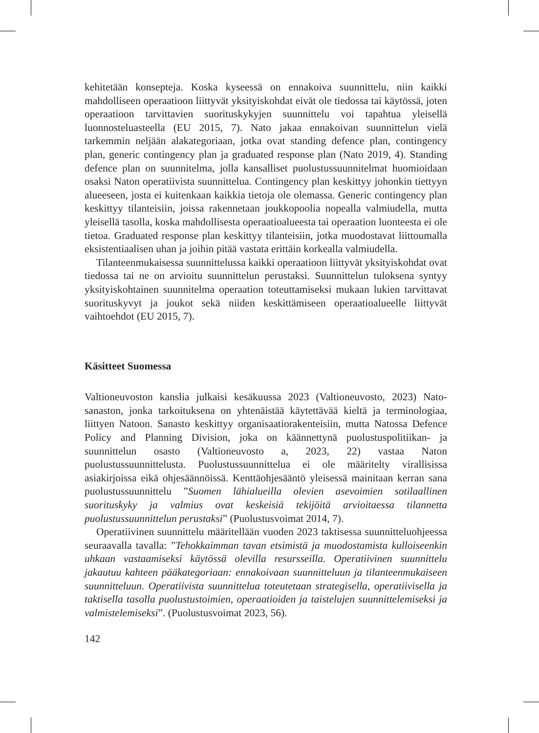kehitetään konsepteja. Koska kyseessä on ennakoiva suunnittelu, niin kaikki mahdolliseen operaatioon liittyvät yksityiskohdat eivät ole tiedossa tai käytössä, joten operaatioon tarvittavien suorituskykyjen suunnittelu voi tapahtua yleisellä luonnosteluasteella (EU 2015, 7). Nato jakaa ennakoivan suunnittelun vielä tarkemmin neljään alakategoriaan, jotka ovat standing defence plan, contingency plan, generic contingency plan ja graduated response plan (Nato 2019, 4). Standing defence plan on suunnitelma, jolla kansalliset puolustussuunnitelmat huomioidaan osaksi Naton operatiivista suunnittelua. Contingency plan keskittyy johonkin tiettyyn alueeseen, josta ei kuitenkaan kaikkia tietoja ole olemassa. Generic contingency plan keskittyy tilanteisiin, joissa rakennetaan joukkopoolia nopealla valmiudella, mutta yleisellä tasolla, koska mahdollisesta operaatioalueesta tai operaation luonteesta ei ole tietoa. Graduated response plan keskittyy tilanteisiin, jotka muodostavat liittoumalla eksistentiaalisen uhan ja joihin pitää vastata erittäin korkealla valmiudella.
Tilanteenmukaisessa suunnittelussa kaikki operaatioon liittyvät yksityiskohdat ovat tiedossa tai ne on arvioitu suunnittelun perustaksi. Suunnittelun tuloksena syntyy yksityiskohtainen suunnitelma operaation toteuttamiseksi mukaan lukien tarvittavat suorituskyvyt ja joukot sekä niiden keskittämiseen operaatioalueelle liittyvät vaihtoehdot (EU 2015, 7).
Käsitteet Suomessa
Valtioneuvoston kanslia julkaisi kesäkuussa 2023 (Valtioneuvosto, 2023) Nato-sanaston, jonka tarkoituksena on yhtenäistää käytettävää kieltä ja terminologiaa, liittyen Natoon. Sanasto keskittyy organisaatiorakenteisiin, mutta Natossa Defence Policy and Planning Division, joka on käännettynä puolustuspolitiikan- ja suunnittelun osasto (Valtioneuvosto a, 2023, 22) vastaa Naton puolustussuunnittelusta. Puolustussuunnittelua ei ole määritelty virallisissa asiakirjoissa eikä ohjesäännöissä. Kenttäohjesääntö yleisessä mainitaan kerran sana puolustussuunnittelu ”Suomen lähialueilla olevien asevoimien sotilaallinen suorituskyky ja valmius ovat keskeisiä tekijöitä arvioitaessa tilannetta puolustussuunnittelun perustaksi” (Puolustusvoimat 2014, 7).
Operatiivinen suunnittelu määritellään vuoden 2023 taktisessa suunnitteluohjeessa seuraavalla tavalla: ”Tehokkaimman tavan etsimistä ja muodostamista kulloiseenkin uhkaan vastaamiseksi käytössä olevilla resursseilla. Operatiivinen suunnittelu jakautuu kahteen pääkategoriaan: ennakoivaan suunnitteluun ja tilanteenmukaiseen suunnitteluun. Operatiivista suunnittelua toteutetaan strategisella, operatiivisella ja taktisella tasolla puolustustoimien, operaatioiden ja taistelujen suunnittelemiseksi ja valmistelemiseksi”. (Puolustusvoimat 2023, 56).
142